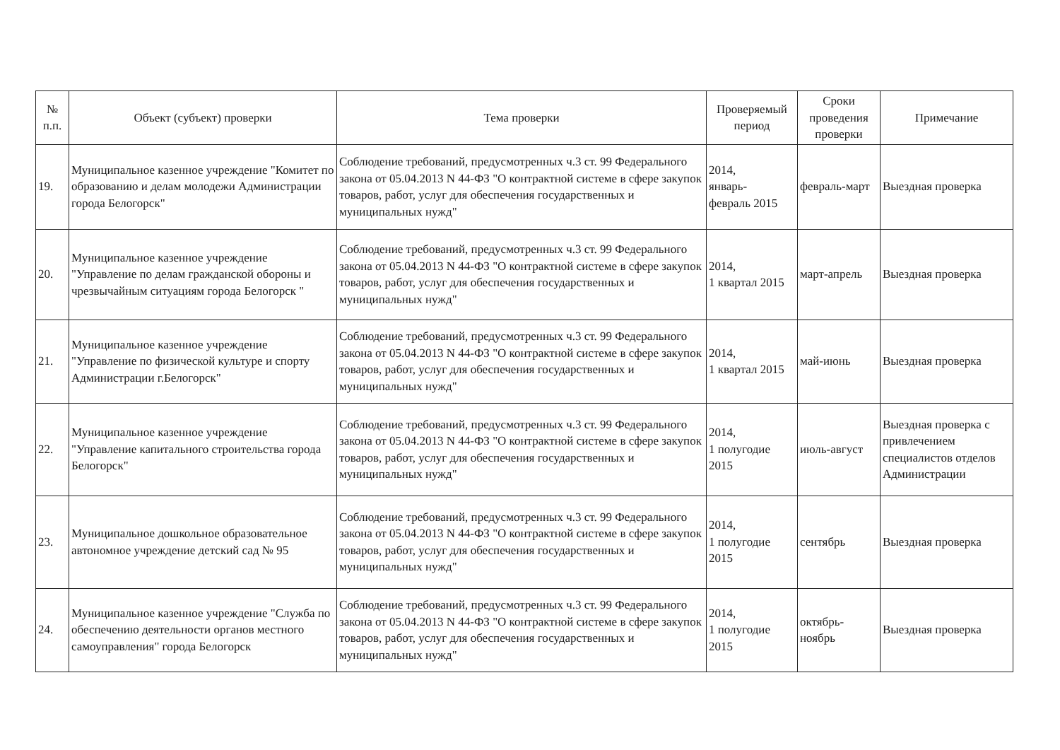| № п.п. | Объект (субъект) проверки | Тема проверки | Проверяемый период | Сроки проведения проверки | Примечание |
| --- | --- | --- | --- | --- | --- |
| 19. | Муниципальное казенное учреждение "Комитет по образованию и делам молодежи Администрации города Белогорск" | Соблюдение требований, предусмотренных ч.3 ст. 99 Федерального закона от 05.04.2013 N 44-ФЗ "О контрактной системе в сфере закупок товаров, работ, услуг для обеспечения государственных и муниципальных нужд" | 2014, январь- февраль 2015 | февраль-март | Выездная проверка |
| 20. | Муниципальное казенное учреждение "Управление по делам гражданской обороны и чрезвычайным ситуациям города Белогорск " | Соблюдение требований, предусмотренных ч.3 ст. 99 Федерального закона от 05.04.2013 N 44-ФЗ "О контрактной системе в сфере закупок товаров, работ, услуг для обеспечения государственных и муниципальных нужд" | 2014, 1 квартал 2015 | март-апрель | Выездная проверка |
| 21. | Муниципальное казенное учреждение "Управление по физической культуре и спорту Администрации г.Белогорск" | Соблюдение требований, предусмотренных ч.3 ст. 99 Федерального закона от 05.04.2013 N 44-ФЗ "О контрактной системе в сфере закупок товаров, работ, услуг для обеспечения государственных и муниципальных нужд" | 2014, 1 квартал 2015 | май-июнь | Выездная проверка |
| 22. | Муниципальное казенное учреждение "Управление капитального строительства города Белогорск" | Соблюдение требований, предусмотренных ч.3 ст. 99 Федерального закона от 05.04.2013 N 44-ФЗ "О контрактной системе в сфере закупок товаров, работ, услуг для обеспечения государственных и муниципальных нужд" | 2014, 1 полугодие 2015 | июль-август | Выездная проверка с привлечением специалистов отделов Администрации |
| 23. | Муниципальное дошкольное образовательное автономное учреждение детский сад № 95 | Соблюдение требований, предусмотренных ч.3 ст. 99 Федерального закона от 05.04.2013 N 44-ФЗ "О контрактной системе в сфере закупок товаров, работ, услуг для обеспечения государственных и муниципальных нужд" | 2014, 1 полугодие 2015 | сентябрь | Выездная проверка |
| 24. | Муниципальное казенное учреждение "Служба по обеспечению деятельности органов местного самоуправления" города Белогорск | Соблюдение требований, предусмотренных ч.3 ст. 99 Федерального закона от 05.04.2013 N 44-ФЗ "О контрактной системе в сфере закупок товаров, работ, услуг для обеспечения государственных и муниципальных нужд" | 2014, 1 полугодие 2015 | октябрь- ноябрь | Выездная проверка |